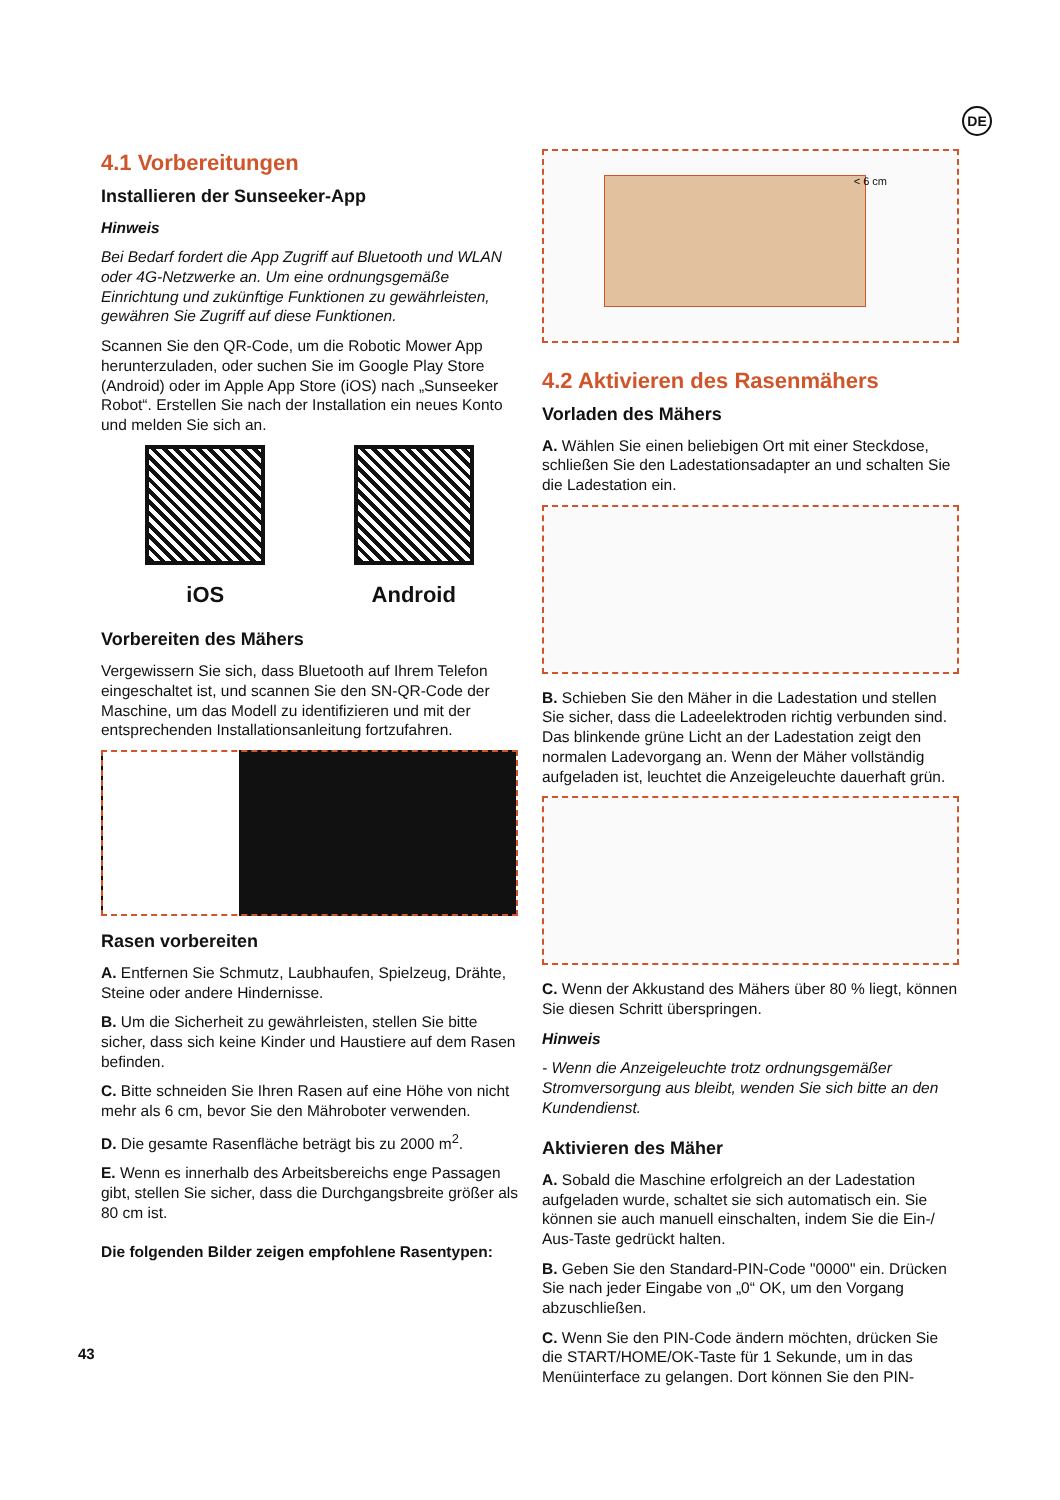DE
4.1 Vorbereitungen
Installieren der Sunseeker-App
Hinweis
Bei Bedarf fordert die App Zugriff auf Bluetooth und WLAN oder 4G-Netzwerke an. Um eine ordnungsgemäße Einrichtung und zukünftige Funktionen zu gewährleisten, gewähren Sie Zugriff auf diese Funktionen.
Scannen Sie den QR-Code, um die Robotic Mower App herunterzuladen, oder suchen Sie im Google Play Store (Android) oder im Apple App Store (iOS) nach „Sunseeker Robot“. Erstellen Sie nach der Installation ein neues Konto und melden Sie sich an.
iOS Android
Vorbereiten des Mähers
Vergewissern Sie sich, dass Bluetooth auf Ihrem Telefon eingeschaltet ist, und scannen Sie den SN-QR-Code der Maschine, um das Modell zu identifizieren und mit der entsprechenden Installationsanleitung fortzufahren.
Rasen vorbereiten
A. Entfernen Sie Schmutz, Laubhaufen, Spielzeug, Drähte, Steine oder andere Hindernisse.
B. Um die Sicherheit zu gewährleisten, stellen Sie bitte sicher, dass sich keine Kinder und Haustiere auf dem Rasen befinden.
C. Bitte schneiden Sie Ihren Rasen auf eine Höhe von nicht mehr als 6 cm, bevor Sie den Mähroboter verwenden.
D. Die gesamte Rasenfläche beträgt bis zu 2000 m<sup>2</sup>.
E. Wenn es innerhalb des Arbeitsbereichs enge Passagen gibt, stellen Sie sicher, dass die Durchgangsbreite größer als 80 cm ist.
Die folgenden Bilder zeigen empfohlene Rasentypen:
< 6 cm
4.2 Aktivieren des Rasenmähers
Vorladen des Mähers
A. Wählen Sie einen beliebigen Ort mit einer Steckdose, schließen Sie den Ladestationsadapter an und schalten Sie die Ladestation ein.
B. Schieben Sie den Mäher in die Ladestation und stellen Sie sicher, dass die Ladeelektroden richtig verbunden sind. Das blinkende grüne Licht an der Ladestation zeigt den normalen Ladevorgang an. Wenn der Mäher vollständig aufgeladen ist, leuchtet die Anzeigeleuchte dauerhaft grün.
C. Wenn der Akkustand des Mähers über 80 % liegt, können Sie diesen Schritt überspringen.
Hinweis
- Wenn die Anzeigeleuchte trotz ordnungsgemäßer Stromversorgung aus bleibt, wenden Sie sich bitte an den Kundendienst.
Aktivieren des Mäher
A. Sobald die Maschine erfolgreich an der Ladestation aufgeladen wurde, schaltet sie sich automatisch ein. Sie können sie auch manuell einschalten, indem Sie die Ein-/ Aus-Taste gedrückt halten.
B. Geben Sie den Standard-PIN-Code "0000" ein. Drücken Sie nach jeder Eingabe von „0“ OK, um den Vorgang abzuschließen.
C. Wenn Sie den PIN-Code ändern möchten, drücken Sie die START/HOME/OK-Taste für 1 Sekunde, um in das Menüinterface zu gelangen. Dort können Sie den PIN-
43